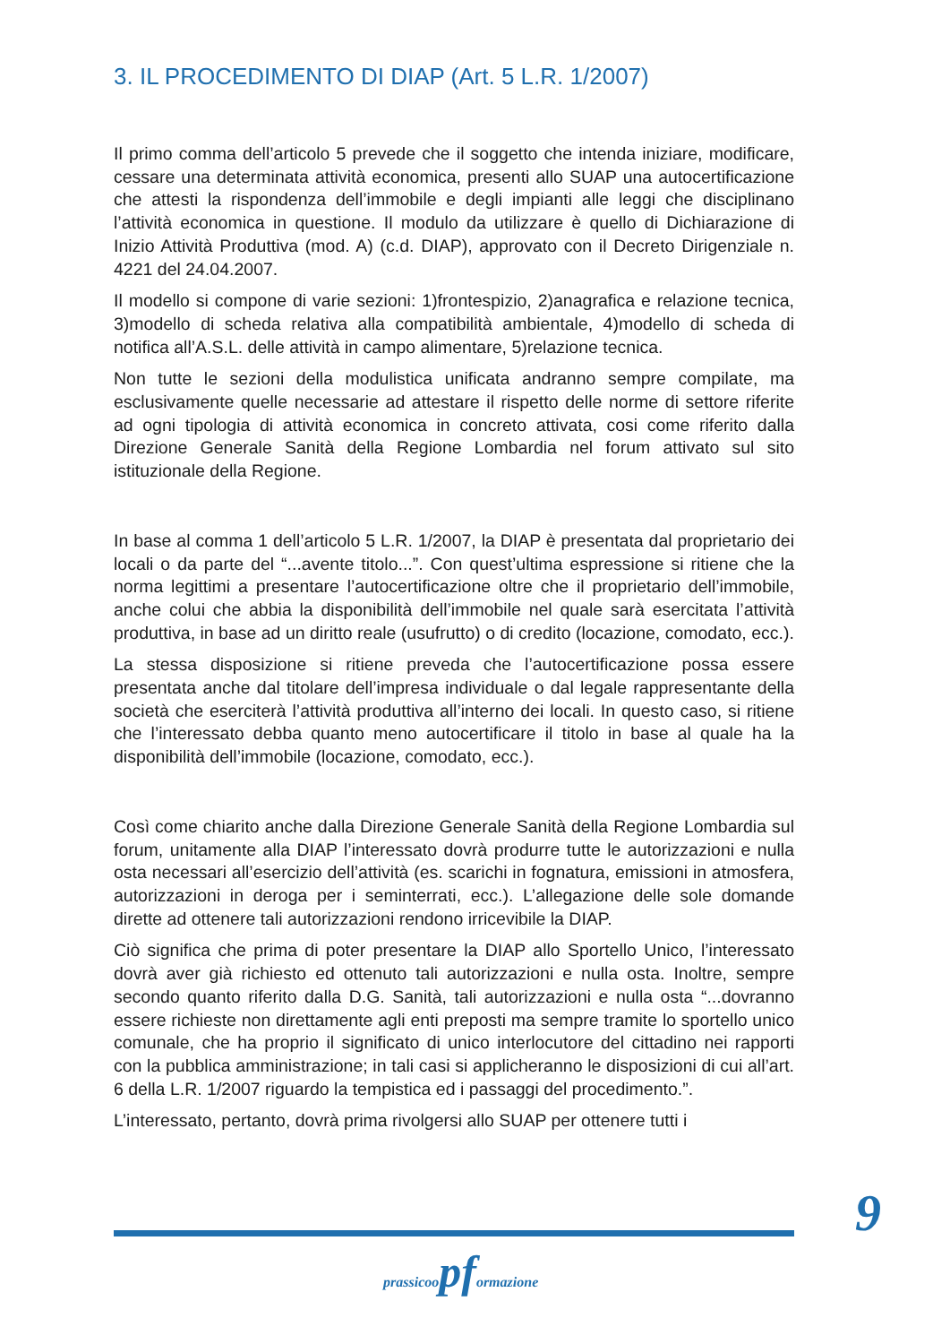3. IL PROCEDIMENTO DI DIAP (Art. 5 L.R. 1/2007)
Il primo comma dell’articolo 5 prevede che il soggetto che intenda iniziare, modificare, cessare una determinata attività economica, presenti allo SUAP una autocertificazione che attesti la rispondenza dell’immobile e degli impianti alle leggi che disciplinano l’attività economica in questione. Il modulo da utilizzare è quello di Dichiarazione di Inizio Attività Produttiva (mod. A) (c.d. DIAP), approvato con il Decreto Dirigenziale n. 4221 del 24.04.2007.
Il modello si compone di varie sezioni: 1)frontespizio, 2)anagrafica e relazione tecnica, 3)modello di scheda relativa alla compatibilità ambientale, 4)modello di scheda di notifica all’A.S.L. delle attività in campo alimentare, 5)relazione tecnica.
Non tutte le sezioni della modulistica unificata andranno sempre compilate, ma esclusivamente quelle necessarie ad attestare il rispetto delle norme di settore riferite ad ogni tipologia di attività economica in concreto attivata, cosi come riferito dalla Direzione Generale Sanità della Regione Lombardia nel forum attivato sul sito istituzionale della Regione.
In base al comma 1 dell’articolo 5 L.R. 1/2007, la DIAP è presentata dal proprietario dei locali o da parte del “...avente titolo...”. Con quest’ultima espressione si ritiene che la norma legittimi a presentare l’autocertificazione oltre che il proprietario dell’immobile, anche colui che abbia la disponibilità dell’immobile nel quale sarà esercitata l’attività produttiva, in base ad un diritto reale (usufrutto) o di credito (locazione, comodato, ecc.).
La stessa disposizione si ritiene preveda che l’autocertificazione possa essere presentata anche dal titolare dell’impresa individuale o dal legale rappresentante della società che eserciterà l’attività produttiva all’interno dei locali. In questo caso, si ritiene che l’interessato debba quanto meno autocertificare il titolo in base al quale ha la disponibilità dell’immobile (locazione, comodato, ecc.).
Così come chiarito anche dalla Direzione Generale Sanità della Regione Lombardia sul forum, unitamente alla DIAP l’interessato dovrà produrre tutte le autorizzazioni e nulla osta necessari all’esercizio dell’attività (es. scarichi in fognatura, emissioni in atmosfera, autorizzazioni in deroga per i seminterrati, ecc.). L’allegazione delle sole domande dirette ad ottenere tali autorizzazioni rendono irricevibile la DIAP.
Ciò significa che prima di poter presentare la DIAP allo Sportello Unico, l’interessato dovrà aver già richiesto ed ottenuto tali autorizzazioni e nulla osta. Inoltre, sempre secondo quanto riferito dalla D.G. Sanità, tali autorizzazioni e nulla osta “...dovranno essere richieste non direttamente agli enti preposti ma sempre tramite lo sportello unico comunale, che ha proprio il significato di unico interlocutore del cittadino nei rapporti con la pubblica amministrazione; in tali casi si applicheranno le disposizioni di cui all’art. 6 della L.R. 1/2007 riguardo la tempistica ed i passaggi del procedimento.”.
L’interessato, pertanto, dovrà prima rivolgersi allo SUAP per ottenere tutti i
9
prassicoopformazione